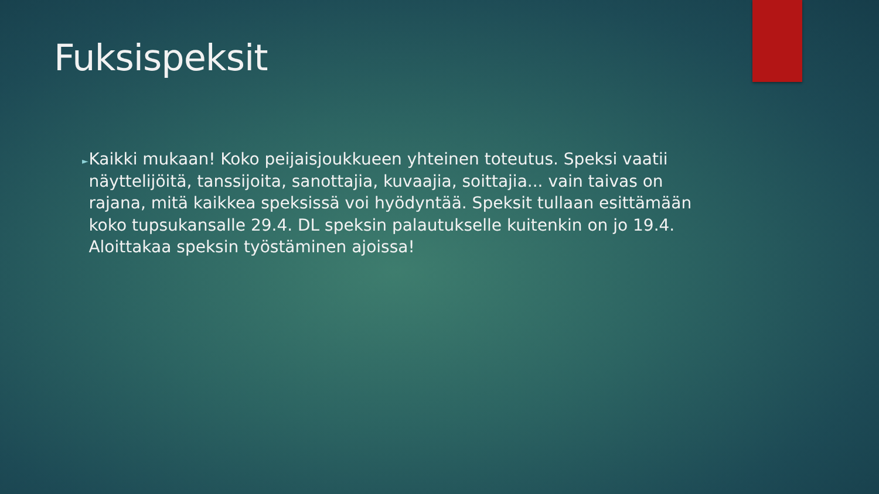Fuksispeksit
►
Kaikki mukaan! Koko peijaisjoukkueen yhteinen toteutus. Speksi vaatii näyttelijöitä, tanssijoita, sanottajia, kuvaajia, soittajia... vain taivas on rajana, mitä kaikkea speksissä voi hyödyntää. Speksit tullaan esittämään koko tupsukansalle 29.4. DL speksin palautukselle kuitenkin on jo 19.4. Aloittakaa speksin työstäminen ajoissa!